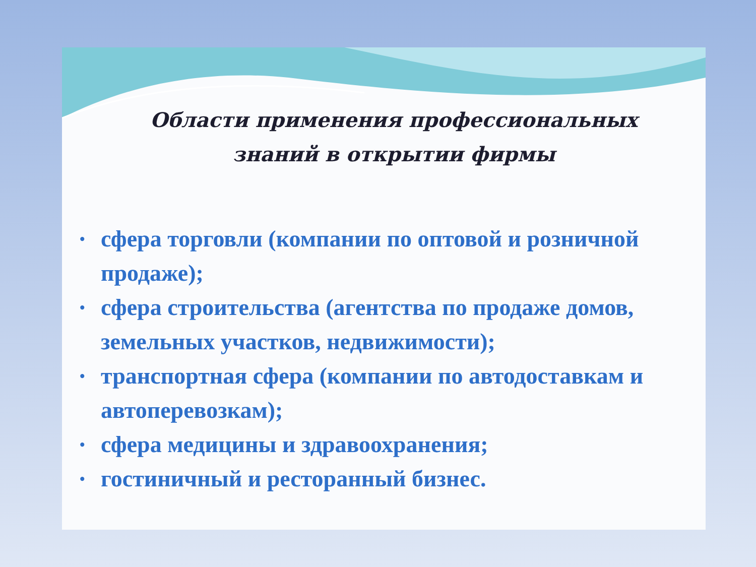Области применения профессиональных
знаний в открытии фирмы
• сфера торговли (компании по оптовой и розничной продаже);
• сфера строительства (агентства по продаже домов, земельных участков, недвижимости);
• транспортная сфера (компании по автодоставкам и автоперевозкам);
• сфера медицины и здравоохранения;
• гостиничный и ресторанный бизнес.